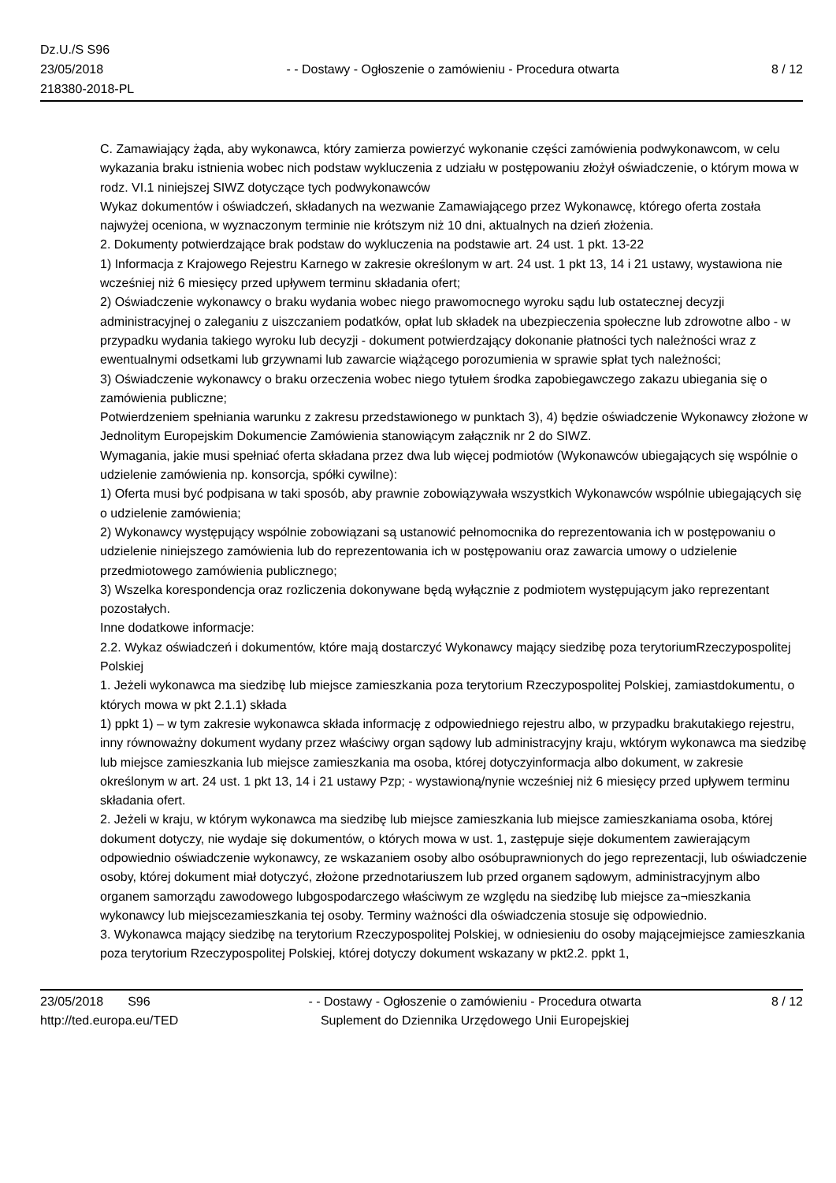Dz.U./S S96
23/05/2018
218380-2018-PL
- - Dostawy - Ogłoszenie o zamówieniu - Procedura otwarta
8 / 12
C. Zamawiający żąda, aby wykonawca, który zamierza powierzyć wykonanie części zamówienia podwykonawcom, w celu wykazania braku istnienia wobec nich podstaw wykluczenia z udziału w postępowaniu złożył oświadczenie, o którym mowa w rodz. VI.1 niniejszej SIWZ dotyczące tych podwykonawców
Wykaz dokumentów i oświadczeń, składanych na wezwanie Zamawiającego przez Wykonawcę, którego oferta została najwyżej oceniona, w wyznaczonym terminie nie krótszym niż 10 dni, aktualnych na dzień złożenia.
2. Dokumenty potwierdzające brak podstaw do wykluczenia na podstawie art. 24 ust. 1 pkt. 13-22
1) Informacja z Krajowego Rejestru Karnego w zakresie określonym w art. 24 ust. 1 pkt 13, 14 i 21 ustawy, wystawiona nie wcześniej niż 6 miesięcy przed upływem terminu składania ofert;
2) Oświadczenie wykonawcy o braku wydania wobec niego prawomocnego wyroku sądu lub ostatecznej decyzji administracyjnej o zaleganiu z uiszczaniem podatków, opłat lub składek na ubezpieczenia społeczne lub zdrowotne albo - w przypadku wydania takiego wyroku lub decyzji - dokument potwierdzający dokonanie płatności tych należności wraz z ewentualnymi odsetkami lub grzywnami lub zawarcie wiążącego porozumienia w sprawie spłat tych należności;
3) Oświadczenie wykonawcy o braku orzeczenia wobec niego tytułem środka zapobiegawczego zakazu ubiegania się o zamówienia publiczne;
Potwierdzeniem spełniania warunku z zakresu przedstawionego w punktach 3), 4) będzie oświadczenie Wykonawcy złożone w Jednolitym Europejskim Dokumencie Zamówienia stanowiącym załącznik nr 2 do SIWZ.
Wymagania, jakie musi spełniać oferta składana przez dwa lub więcej podmiotów (Wykonawców ubiegających się wspólnie o udzielenie zamówienia np. konsorcja, spółki cywilne):
1) Oferta musi być podpisana w taki sposób, aby prawnie zobowiązywała wszystkich Wykonawców wspólnie ubiegających się o udzielenie zamówienia;
2) Wykonawcy występujący wspólnie zobowiązani są ustanowić pełnomocnika do reprezentowania ich w postępowaniu o udzielenie niniejszego zamówienia lub do reprezentowania ich w postępowaniu oraz zawarcia umowy o udzielenie przedmiotowego zamówienia publicznego;
3) Wszelka korespondencja oraz rozliczenia dokonywane będą wyłącznie z podmiotem występującym jako reprezentant pozostałych.
Inne dodatkowe informacje:
2.2. Wykaz oświadczeń i dokumentów, które mają dostarczyć Wykonawcy mający siedzibę poza terytoriumRzeczypospolitej Polskiej
1. Jeżeli wykonawca ma siedzibę lub miejsce zamieszkania poza terytorium Rzeczypospolitej Polskiej, zamiastdokumentu, o których mowa w pkt 2.1.1) składa
1) ppkt 1) – w tym zakresie wykonawca składa informację z odpowiedniego rejestru albo, w przypadku brakutakiego rejestru, inny równoważny dokument wydany przez właściwy organ sądowy lub administracyjny kraju, wktórym wykonawca ma siedzibę lub miejsce zamieszkania lub miejsce zamieszkania ma osoba, której dotyczyinformacja albo dokument, w zakresie określonym w art. 24 ust. 1 pkt 13, 14 i 21 ustawy Pzp; - wystawioną/nynie wcześniej niż 6 miesięcy przed upływem terminu składania ofert.
2. Jeżeli w kraju, w którym wykonawca ma siedzibę lub miejsce zamieszkania lub miejsce zamieszkaniama osoba, której dokument dotyczy, nie wydaje się dokumentów, o których mowa w ust. 1, zastępuje sięje dokumentem zawierającym odpowiednio oświadczenie wykonawcy, ze wskazaniem osoby albo osóbuprawnionych do jego reprezentacji, lub oświadczenie osoby, której dokument miał dotyczyć, złożone przednotariuszem lub przed organem sądowym, administracyjnym albo organem samorządu zawodowego lubgospodarczego właściwym ze względu na siedzibę lub miejsce za¬mieszkania wykonawcy lub miejscezamieszkania tej osoby. Terminy ważności dla oświadczenia stosuje się odpowiednio.
3. Wykonawca mający siedzibę na terytorium Rzeczypospolitej Polskiej, w odniesieniu do osoby mającejmiejsce zamieszkania poza terytorium Rzeczypospolitej Polskiej, której dotyczy dokument wskazany w pkt2.2. ppkt 1,
23/05/2018 S96
http://ted.europa.eu/TED
- - Dostawy - Ogłoszenie o zamówieniu - Procedura otwarta
Suplement do Dziennika Urzędowego Unii Europejskiej
8 / 12